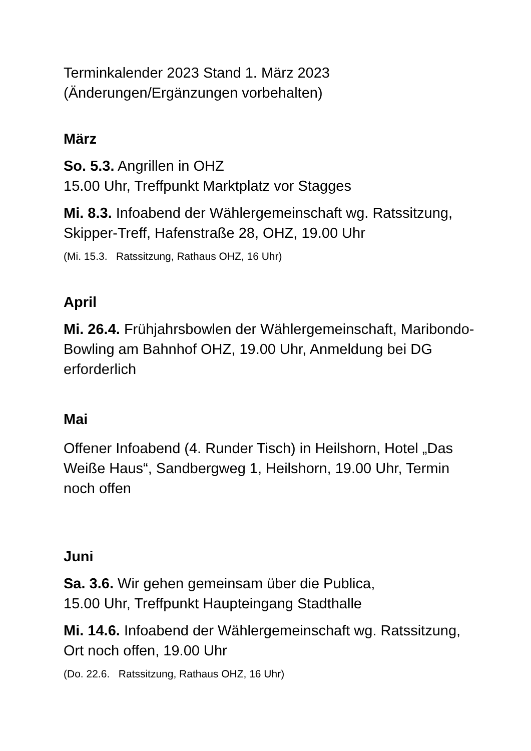Terminkalender 2023 Stand 1. März 2023
(Änderungen/Ergänzungen vorbehalten)
März
So. 5.3. Angrillen in OHZ
15.00 Uhr, Treffpunkt Marktplatz vor Stagges
Mi. 8.3. Infoabend der Wählergemeinschaft wg. Ratssitzung, Skipper-Treff, Hafenstraße 28, OHZ, 19.00 Uhr
(Mi. 15.3. Ratssitzung, Rathaus OHZ, 16 Uhr)
April
Mi. 26.4. Frühjahrsbowlen der Wählergemeinschaft, Maribondo-Bowling am Bahnhof OHZ, 19.00 Uhr, Anmeldung bei DG erforderlich
Mai
Offener Infoabend (4. Runder Tisch) in Heilshorn, Hotel „Das Weiße Haus“, Sandbergweg 1, Heilshorn, 19.00 Uhr, Termin noch offen
Juni
Sa. 3.6. Wir gehen gemeinsam über die Publica,
15.00 Uhr, Treffpunkt Haupteingang Stadthalle
Mi. 14.6. Infoabend der Wählergemeinschaft wg. Ratssitzung, Ort noch offen, 19.00 Uhr
(Do. 22.6. Ratssitzung, Rathaus OHZ, 16 Uhr)